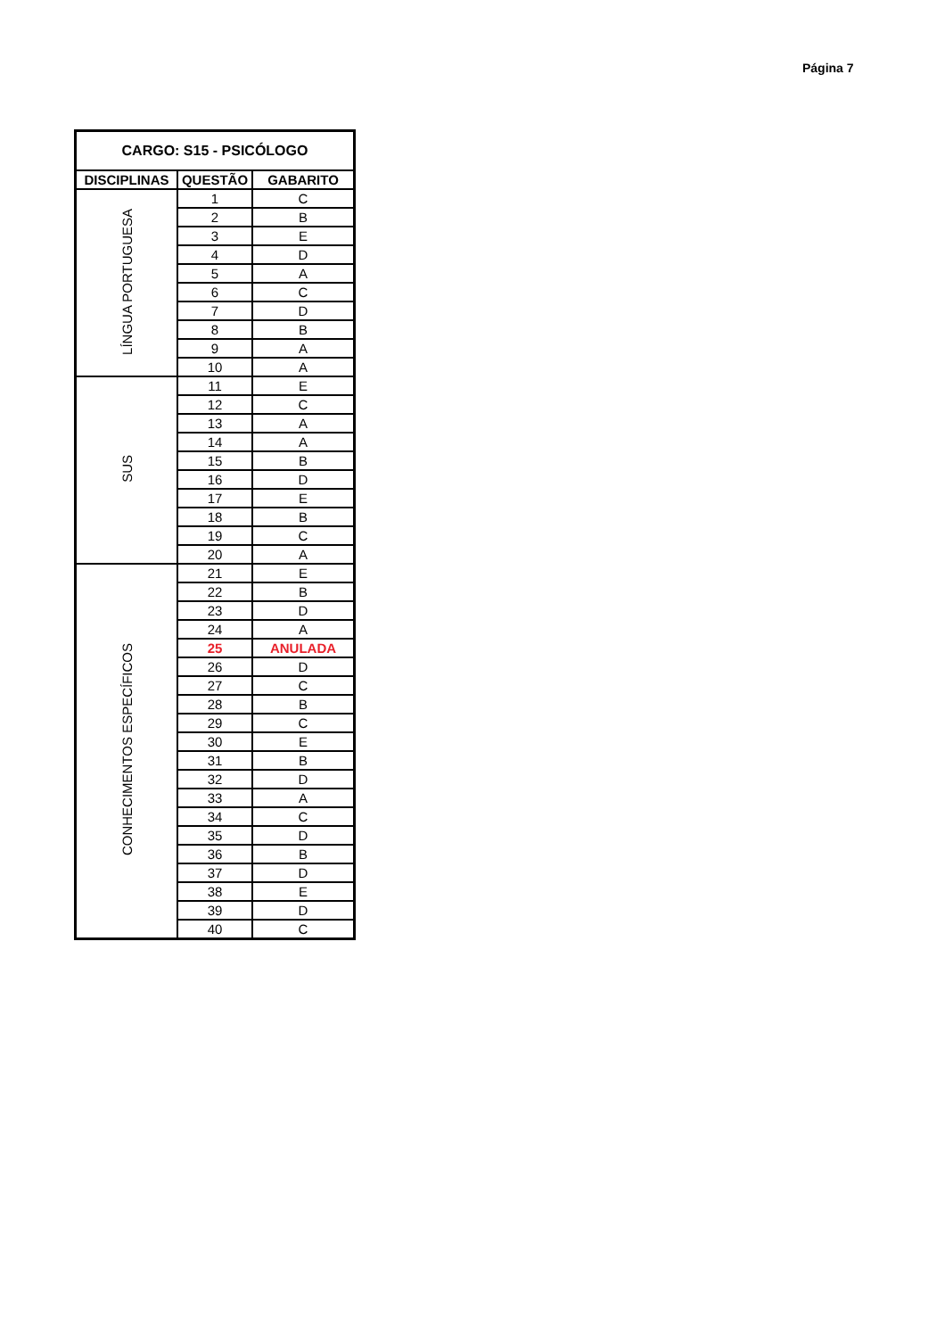Página 7
| CARGO: S15 - PSICÓLOGO | | |
| --- | --- | --- |
| DISCIPLINAS | QUESTÃO | GABARITO |
| LÍNGUA PORTUGUESA | 1 | C |
| | 2 | B |
| | 3 | E |
| | 4 | D |
| | 5 | A |
| | 6 | C |
| | 7 | D |
| | 8 | B |
| | 9 | A |
| | 10 | A |
| SUS | 11 | E |
| | 12 | C |
| | 13 | A |
| | 14 | A |
| | 15 | B |
| | 16 | D |
| | 17 | E |
| | 18 | B |
| | 19 | C |
| | 20 | A |
| CONHECIMENTOS ESPECÍFICOS | 21 | E |
| | 22 | B |
| | 23 | D |
| | 24 | A |
| | 25 | ANULADA |
| | 26 | D |
| | 27 | C |
| | 28 | B |
| | 29 | C |
| | 30 | E |
| | 31 | B |
| | 32 | D |
| | 33 | A |
| | 34 | C |
| | 35 | D |
| | 36 | B |
| | 37 | D |
| | 38 | E |
| | 39 | D |
| | 40 | C |